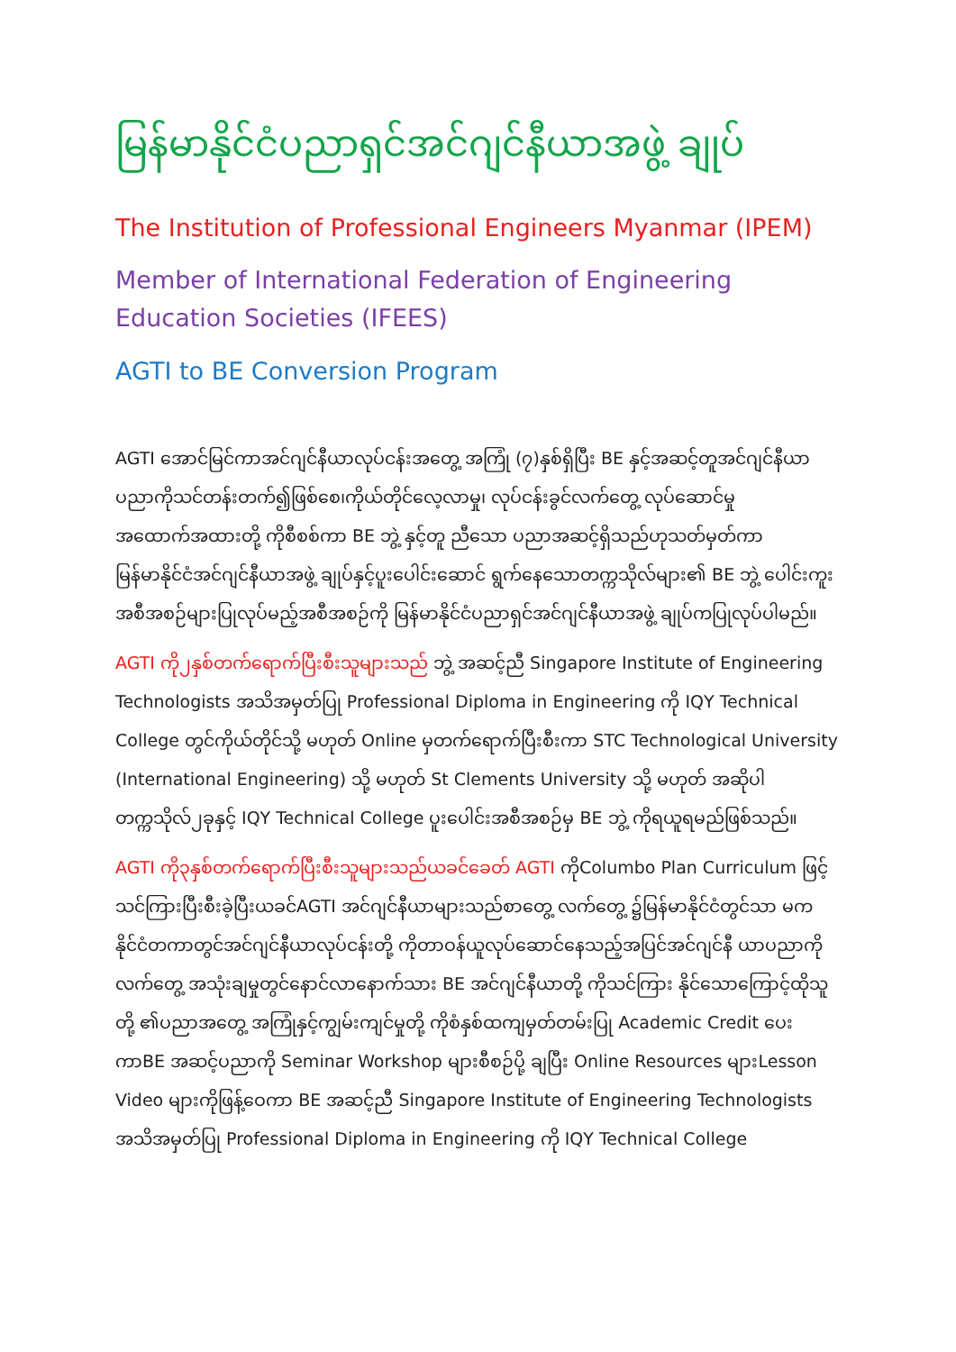မြန်မာနိုင်ငံပညာရှင်အင်ဂျင်နီယာအဖွဲ့ ချုပ်
The Institution of Professional Engineers Myanmar (IPEM)
Member of International Federation of Engineering
Education Societies (IFEES)
AGTI to BE Conversion Program
AGTI အောင်မြင်ကာအင်ဂျင်နီယာလုပ်ငန်းအတွေ့ အကြုံ (၇)နှစ်ရှိပြီး BE နှင့်အဆင့်တူအင်ဂျင်နီယာပညာကိုသင်တန်းတက်၍ဖြစ်စေ၊ကိုယ်တိုင်လေ့လာမှု၊ လုပ်ငန်းခွင်လက်တွေ့ လုပ်ဆောင်မှုအထောက်အထားတို့ ကိုစီစစ်ကာ BE ဘွဲ့ နှင့်တူ ညီသော ပညာအဆင့်ရှိသည်ဟုသတ်မှတ်ကာ မြန်မာနိုင်ငံအင်ဂျင်နီယာအဖွဲ့ ချုပ်နှင့်ပူးပေါင်းဆောင် ရွက်နေသောတက္ကသိုလ်များ၏ BE ဘွဲ့ ပေါင်းကူးအစီအစဉ်များပြုလုပ်မည့်အစီအစဉ်ကို မြန်မာနိုင်ငံပညာရှင်အင်ဂျင်နီယာအဖွဲ့ ချုပ်ကပြုလုပ်ပါမည်။
AGTI ကို၂နှစ်တက်ရောက်ပြီးစီးသူများသည် ဘွဲ့ အဆင့်ညီ Singapore Institute of Engineering Technologists အသိအမှတ်ပြု Professional Diploma in Engineering ကို IQY Technical College တွင်ကိုယ်တိုင်သို့ မဟုတ် Online မှတက်ရောက်ပြီးစီးကာ STC Technological University (International Engineering) သို့ မဟုတ် St Clements University သို့ မဟုတ် အဆိုပါတက္ကသိုလ်၂ခုနှင့် IQY Technical College ပူးပေါင်းအစီအစဉ်မှ BE ဘွဲ့ ကိုရယူရမည်ဖြစ်သည်။
AGTI ကို၃နှစ်တက်ရောက်ပြီးစီးသူများသည်ယခင်ခေတ် AGTI ကိုColumbo Plan Curriculum ဖြင့်သင်ကြားပြီးစီးခဲ့ပြီးယခင်AGTI အင်ဂျင်နီယာများသည်စာတွေ့ လက်တွေ့ ၌မြန်မာနိုင်ငံတွင်သာ မကနိုင်ငံတကာတွင်အင်ဂျင်နီယာလုပ်ငန်းတို့ ကိုတာဝန်ယူလုပ်ဆောင်နေသည့်အပြင်အင်ဂျင်နီ ယာပညာကိုလက်တွေ့ အသုံးချမှုတွင်နောင်လာနောက်သား BE အင်ဂျင်နီယာတို့ ကိုသင်ကြား နိုင်သောကြောင့်ထိုသူတို့ ၏ပညာအတွေ့ အကြုံနှင့်ကျွမ်းကျင်မှုတို့ ကိုစံနှစ်ထကျမှတ်တမ်းပြု Academic Credit ပေးကာBE အဆင့်ပညာကို Seminar Workshop များစီစဉ်ပို့ ချပြီး Online Resources များLesson Video များကိုဖြန့်ဝေကာ BE အဆင့်ညီ Singapore Institute of Engineering Technologists အသိအမှတ်ပြု Professional Diploma in Engineering ကို IQY Technical College